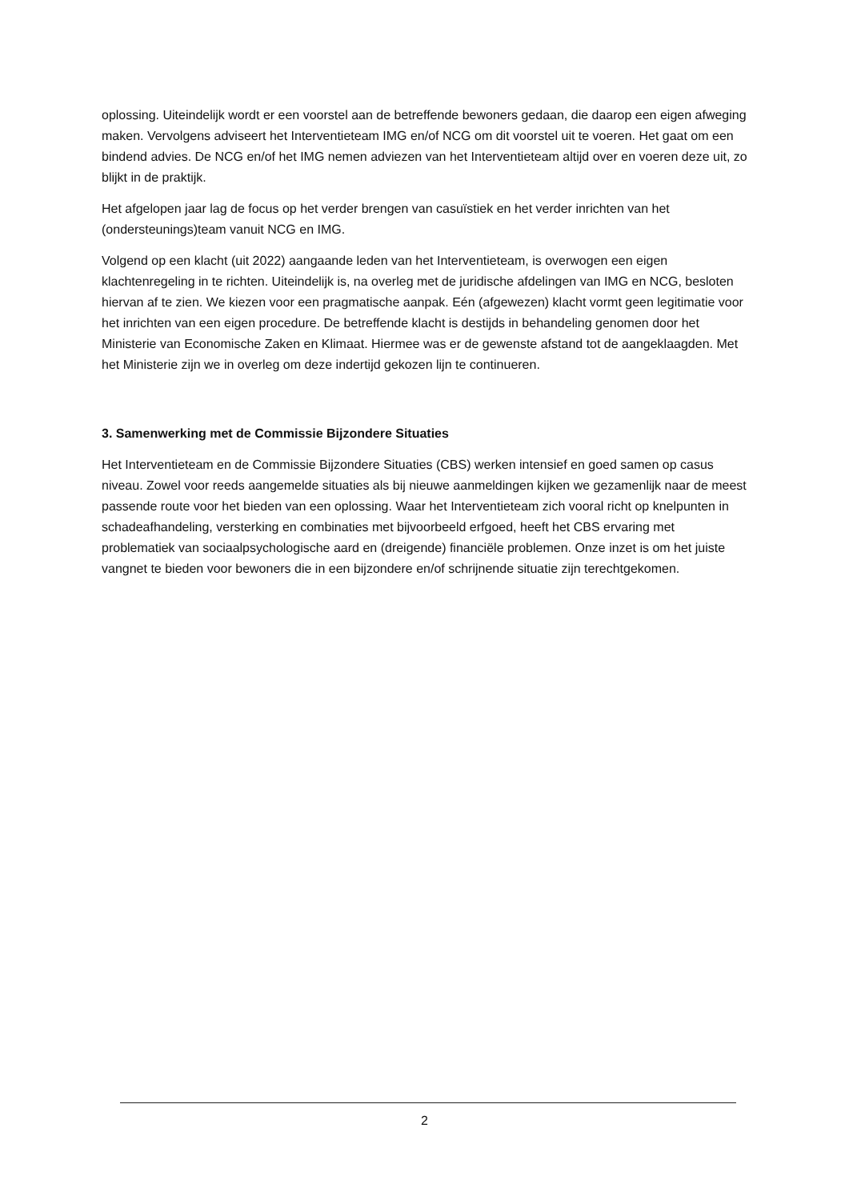oplossing. Uiteindelijk wordt er een voorstel aan de betreffende bewoners gedaan, die daarop een eigen afweging maken. Vervolgens adviseert het Interventieteam IMG en/of NCG om dit voorstel uit te voeren. Het gaat om een bindend advies. De NCG en/of het IMG nemen adviezen van het Interventieteam altijd over en voeren deze uit, zo blijkt in de praktijk.
Het afgelopen jaar lag de focus op het verder brengen van casuïstiek en het verder inrichten van het (ondersteunings)team vanuit NCG en IMG.
Volgend op een klacht (uit 2022) aangaande leden van het Interventieteam, is overwogen een eigen klachtenregeling in te richten. Uiteindelijk is, na overleg met de juridische afdelingen van IMG en NCG, besloten hiervan af te zien. We kiezen voor een pragmatische aanpak. Eén (afgewezen) klacht vormt geen legitimatie voor het inrichten van een eigen procedure. De betreffende klacht is destijds in behandeling genomen door het Ministerie van Economische Zaken en Klimaat. Hiermee was er de gewenste afstand tot de aangeklaagden. Met het Ministerie zijn we in overleg om deze indertijd gekozen lijn te continueren.
3. Samenwerking met de Commissie Bijzondere Situaties
Het Interventieteam en de Commissie Bijzondere Situaties (CBS) werken intensief en goed samen op casus niveau. Zowel voor reeds aangemelde situaties als bij nieuwe aanmeldingen kijken we gezamenlijk naar de meest passende route voor het bieden van een oplossing. Waar het Interventieteam zich vooral richt op knelpunten in schadeafhandeling, versterking en combinaties met bijvoorbeeld erfgoed, heeft het CBS ervaring met problematiek van sociaalpsychologische aard en (dreigende) financiële problemen. Onze inzet is om het juiste vangnet te bieden voor bewoners die in een bijzondere en/of schrijnende situatie zijn terechtgekomen.
2